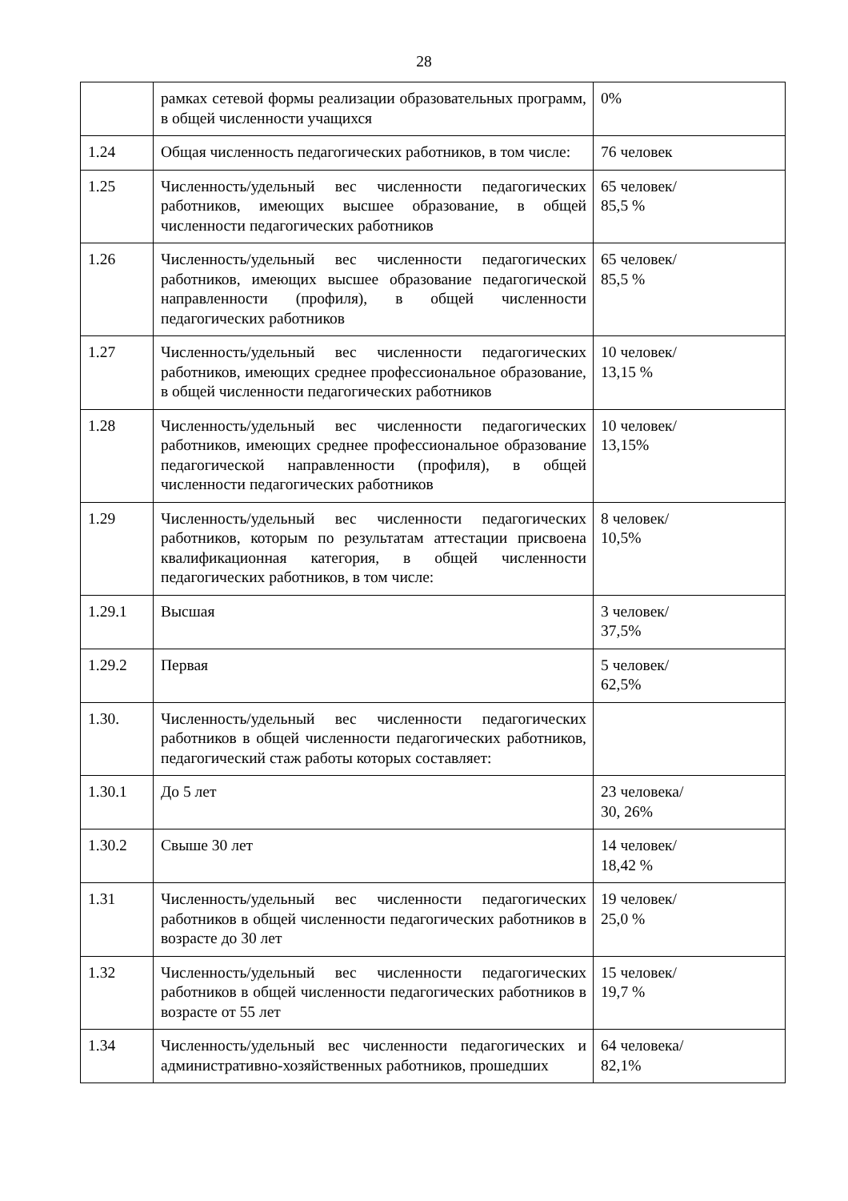28
| | рамках сетевой формы реализации образовательных программ, в общей численности учащихся | 0% |
| 1.24 | Общая численность педагогических работников, в том числе: | 76 человек |
| 1.25 | Численность/удельный вес численности педагогических работников, имеющих высшее образование, в общей численности педагогических работников | 65 человек/ 85,5 % |
| 1.26 | Численность/удельный вес численности педагогических работников, имеющих высшее образование педагогической направленности (профиля), в общей численности педагогических работников | 65 человек/ 85,5 % |
| 1.27 | Численность/удельный вес численности педагогических работников, имеющих среднее профессиональное образование, в общей численности педагогических работников | 10 человек/ 13,15 % |
| 1.28 | Численность/удельный вес численности педагогических работников, имеющих среднее профессиональное образование педагогической направленности (профиля), в общей численности педагогических работников | 10 человек/ 13,15% |
| 1.29 | Численность/удельный вес численности педагогических работников, которым по результатам аттестации присвоена квалификационная категория, в общей численности педагогических работников, в том числе: | 8 человек/ 10,5% |
| 1.29.1 | Высшая | 3 человек/ 37,5% |
| 1.29.2 | Первая | 5 человек/ 62,5% |
| 1.30. | Численность/удельный вес численности педагогических работников в общей численности педагогических работников, педагогический стаж работы которых составляет: | |
| 1.30.1 | До 5 лет | 23 человека/ 30, 26% |
| 1.30.2 | Свыше 30 лет | 14 человек/ 18,42 % |
| 1.31 | Численность/удельный вес численности педагогических работников в общей численности педагогических работников в возрасте до 30 лет | 19 человек/ 25,0 % |
| 1.32 | Численность/удельный вес численности педагогических работников в общей численности педагогических работников в возрасте от 55 лет | 15 человек/ 19,7 % |
| 1.34 | Численность/удельный вес численности педагогических и административно-хозяйственных работников, прошедших | 64 человека/ 82,1% |